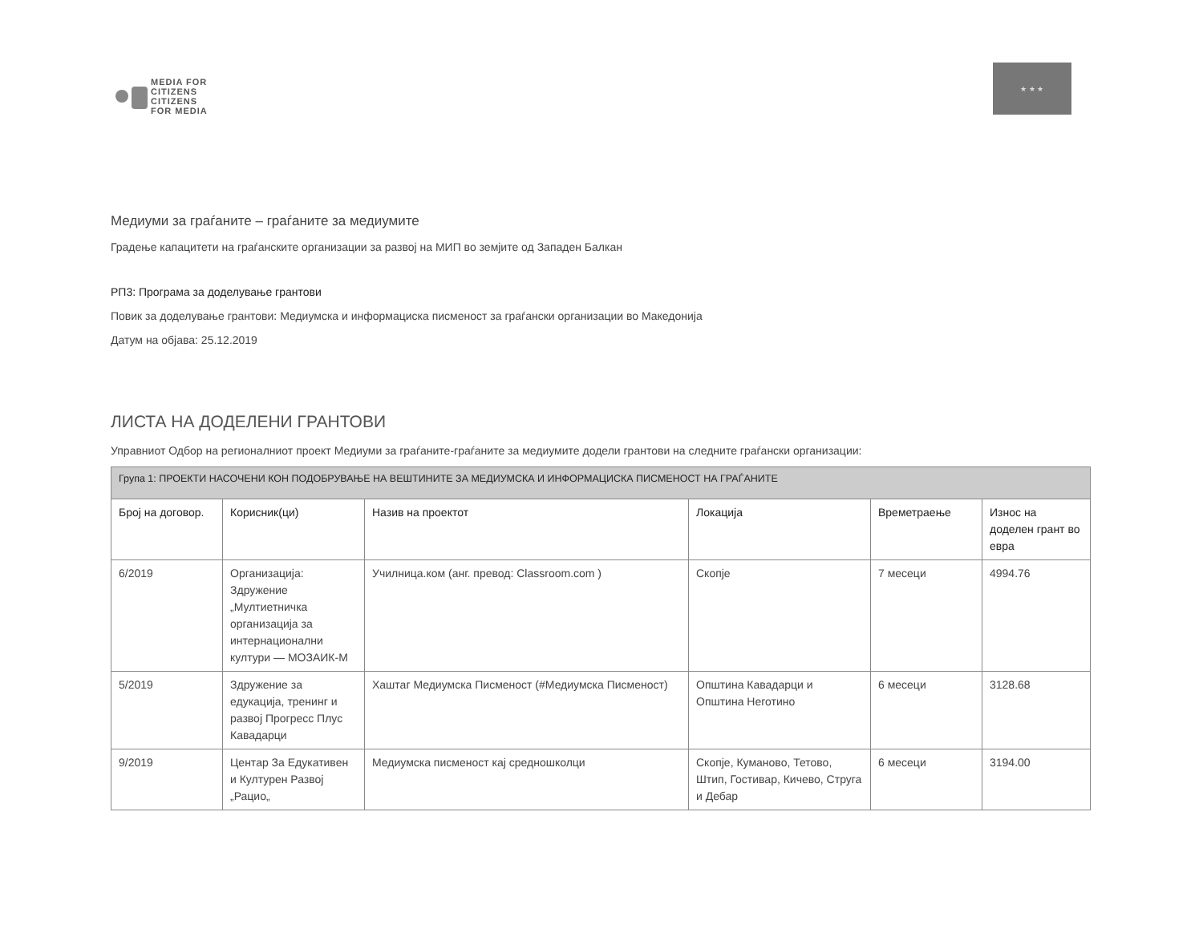MEDIA FOR
CITIZENS
CITIZENS
FOR MEDIA
★ ★ ★
Медиуми за граѓаните – граѓаните за медиумите
Градење капацитети на граѓанските организации за развој на МИП во земјите од Западен Балкан
РП3: Програма за доделување грантови
Повик за доделување грантови: Медиумска и информациска писменост за граѓански организации во Македонија
Датум на објава: 25.12.2019
ЛИСТА НА ДОДЕЛЕНИ ГРАНТОВИ
Управниот Одбор на регионалниот проект Медиуми за граѓаните-граѓаните за медиумите додели грантови на следните граѓански организации:
| Група 1: ПРОЕКТИ НАСОЧЕНИ КОН ПОДОБРУВАЊЕ НА ВЕШТИНИТЕ ЗА МЕДИУМСКА И ИНФОРМАЦИСКА ПИСМЕНОСТ НА ГРАЃАНИТЕ | | | | | |
| Број на договор. | Корисник(ци) | Назив на проектот | Локација | Времетраење | Износ на доделен грант во евра |
| 6/2019 | Организација: Здружение „Мултиетничка организација за интернационални култури — МОЗАИК-М | Училница.ком (анг. превод: Classroom.com ) | Скопје | 7 месеци | 4994.76 |
| 5/2019 | Здружение за едукација, тренинг и развој Прогресс Плус Кавадарци | Хаштаг Медиумска Писменост (#Медиумска Писменост) | Општина Кавадарци и Општина Неготино | 6 месеци | 3128.68 |
| 9/2019 | Центар За Едукативен и Културен Развој „Рацио„ | Медиумска писменост кај средношколци | Скопје, Куманово, Тетово, Штип, Гостивар, Кичево, Струга и Дебар | 6 месеци | 3194.00 |